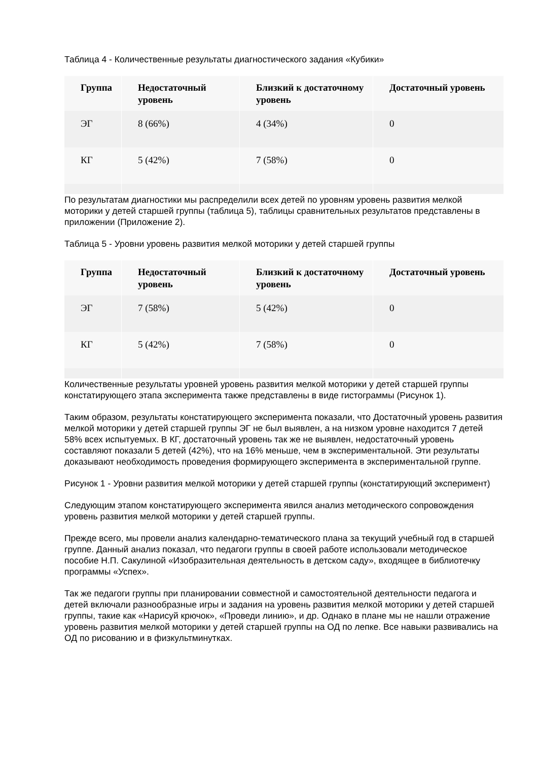Таблица 4 - Количественные результаты диагностического задания «Кубики»
| Группа | Недостаточный уровень | Близкий к достаточному уровень | Достаточный уровень |
| --- | --- | --- | --- |
| ЭГ | 8 (66%) | 4 (34%) | 0 |
| КГ | 5 (42%) | 7 (58%) | 0 |
По результатам диагностики мы распределили всех детей по уровням уровень развития мелкой моторики у детей старшей группы (таблица 5), таблицы сравнительных результатов представлены в приложении (Приложение 2).
Таблица 5 - Уровни уровень развития мелкой моторики у детей старшей группы
| Группа | Недостаточный уровень | Близкий к достаточному уровень | Достаточный уровень |
| --- | --- | --- | --- |
| ЭГ | 7 (58%) | 5 (42%) | 0 |
| КГ | 5 (42%) | 7 (58%) | 0 |
Количественные результаты уровней уровень развития мелкой моторики у детей старшей группы констатирующего этапа эксперимента также представлены в виде гистограммы (Рисунок 1).
Таким образом, результаты констатирующего эксперимента показали, что Достаточный уровень развития мелкой моторики у детей старшей группы ЭГ не был выявлен, а на низком уровне находится 7 детей 58% всех испытуемых. В КГ, достаточный уровень так же не выявлен, недостаточный уровень составляют показали 5 детей (42%), что на 16% меньше, чем в экспериментальной. Эти результаты доказывают необходимость проведения формирующего эксперимента в экспериментальной группе.
Рисунок 1 - Уровни развития мелкой моторики у детей старшей группы (констатирующий эксперимент)
Следующим этапом констатирующего эксперимента явился анализ методического сопровождения уровень развития мелкой моторики у детей старшей группы.
Прежде всего, мы провели анализ календарно-тематического плана за текущий учебный год в старшей группе. Данный анализ показал, что педагоги группы в своей работе использовали методическое пособие Н.П. Сакулиной «Изобразительная деятельность в детском саду», входящее в библиотечку программы «Успех».
Так же педагоги группы при планировании совместной и самостоятельной деятельности педагога и детей включали разнообразные игры и задания на уровень развития мелкой моторики у детей старшей группы, такие как «Нарисуй крючок», «Проведи линию», и др. Однако в плане мы не нашли отражение уровень развития мелкой моторики у детей старшей группы на ОД по лепке. Все навыки развивались на ОД по рисованию и в физкультминутках.